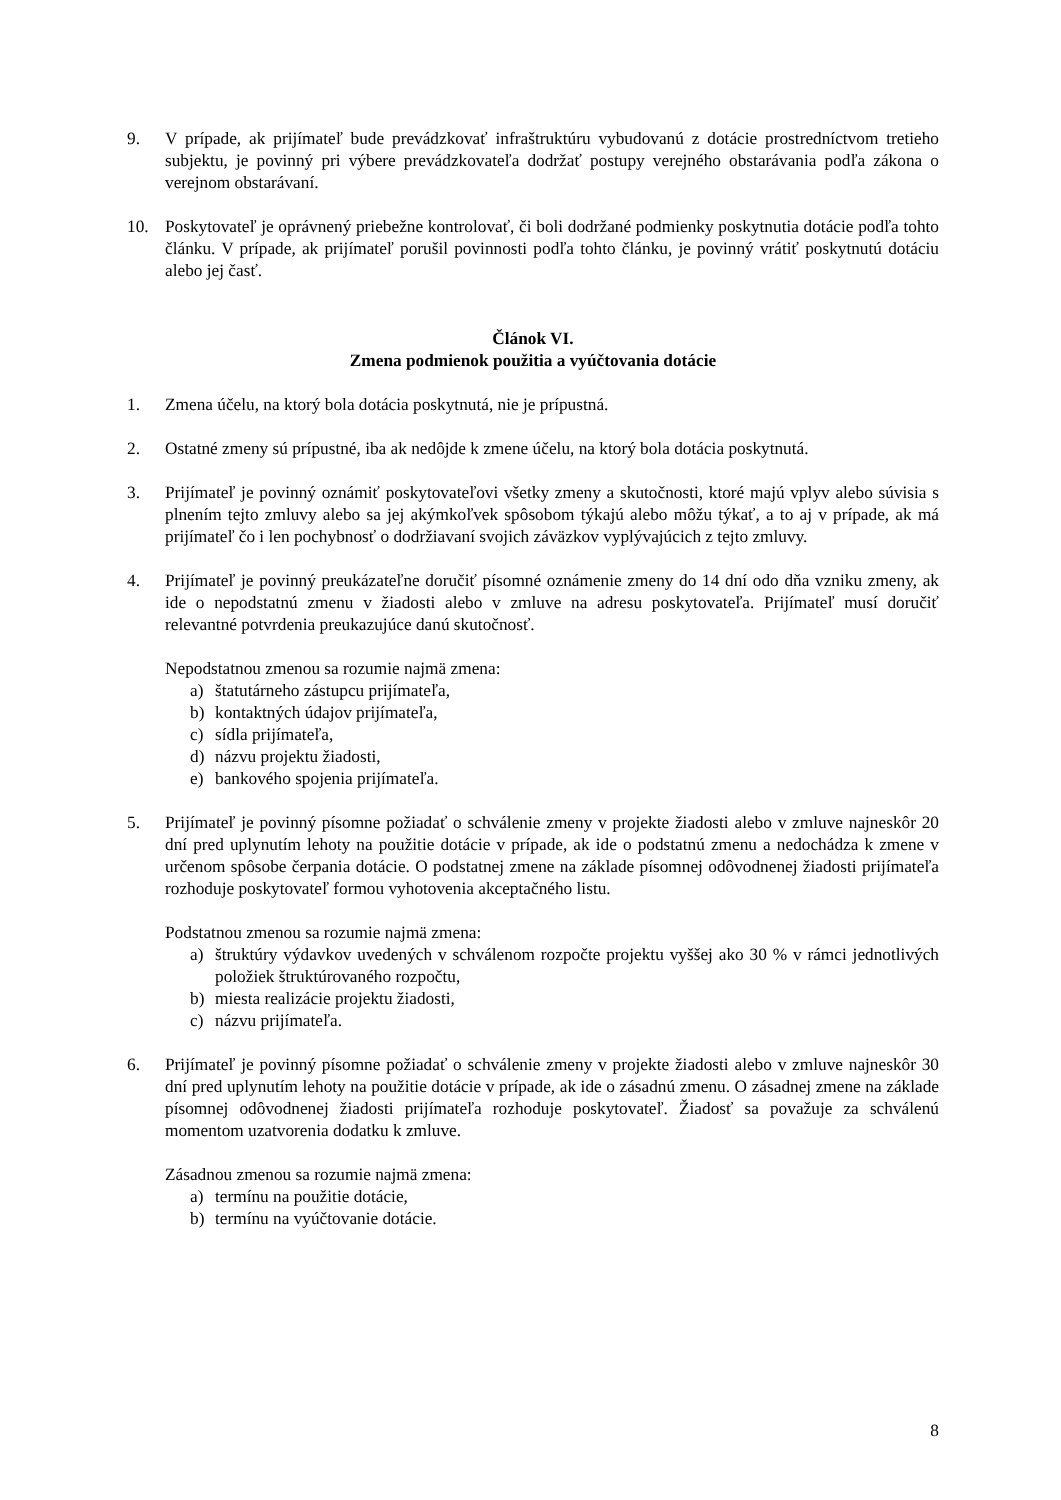9. V prípade, ak prijímateľ bude prevádzkovať infraštruktúru vybudovanú z dotácie prostredníctvom tretieho subjektu, je povinný pri výbere prevádzkovateľa dodržať postupy verejného obstarávania podľa zákona o verejnom obstarávaní.
10. Poskytovateľ je oprávnený priebežne kontrolovať, či boli dodržané podmienky poskytnutia dotácie podľa tohto článku. V prípade, ak prijímateľ porušil povinnosti podľa tohto článku, je povinný vrátiť poskytnutú dotáciu alebo jej časť.
Článok VI.
Zmena podmienok použitia a vyúčtovania dotácie
1. Zmena účelu, na ktorý bola dotácia poskytnutá, nie je prípustná.
2. Ostatné zmeny sú prípustné, iba ak nedôjde k zmene účelu, na ktorý bola dotácia poskytnutá.
3. Prijímateľ je povinný oznámiť poskytovateľovi všetky zmeny a skutočnosti, ktoré majú vplyv alebo súvisia s plnením tejto zmluvy alebo sa jej akýmkoľvek spôsobom týkajú alebo môžu týkať, a to aj v prípade, ak má prijímateľ čo i len pochybnosť o dodržiavaní svojich záväzkov vyplývajúcich z tejto zmluvy.
4. Prijímateľ je povinný preukázateľne doručiť písomné oznámenie zmeny do 14 dní odo dňa vzniku zmeny, ak ide o nepodstatnú zmenu v žiadosti alebo v zmluve na adresu poskytovateľa. Prijímateľ musí doručiť relevantné potvrdenia preukazujúce danú skutočnosť.
Nepodstatnou zmenou sa rozumie najmä zmena:
a) štatutárneho zástupcu prijímateľa,
b) kontaktných údajov prijímateľa,
c) sídla prijímateľa,
d) názvu projektu žiadosti,
e) bankového spojenia prijímateľa.
5. Prijímateľ je povinný písomne požiadať o schválenie zmeny v projekte žiadosti alebo v zmluve najneskôr 20 dní pred uplynutím lehoty na použitie dotácie v prípade, ak ide o podstatnú zmenu a nedochádza k zmene v určenom spôsobe čerpania dotácie. O podstatnej zmene na základe písomnej odôvodnenej žiadosti prijímateľa rozhoduje poskytovateľ formou vyhotovenia akceptačného listu.
Podstatnou zmenou sa rozumie najmä zmena:
a) štruktúry výdavkov uvedených v schválenom rozpočte projektu vyššej ako 30 % v rámci jednotlivých položiek štruktúrovaného rozpočtu,
b) miesta realizácie projektu žiadosti,
c) názvu prijímateľa.
6. Prijímateľ je povinný písomne požiadať o schválenie zmeny v projekte žiadosti alebo v zmluve najneskôr 30 dní pred uplynutím lehoty na použitie dotácie v prípade, ak ide o zásadnú zmenu. O zásadnej zmene na základe písomnej odôvodnenej žiadosti prijímateľa rozhoduje poskytovateľ. Žiadosť sa považuje za schválenú momentom uzatvorenia dodatku k zmluve.
Zásadnou zmenou sa rozumie najmä zmena:
a) termínu na použitie dotácie,
b) termínu na vyúčtovanie dotácie.
8